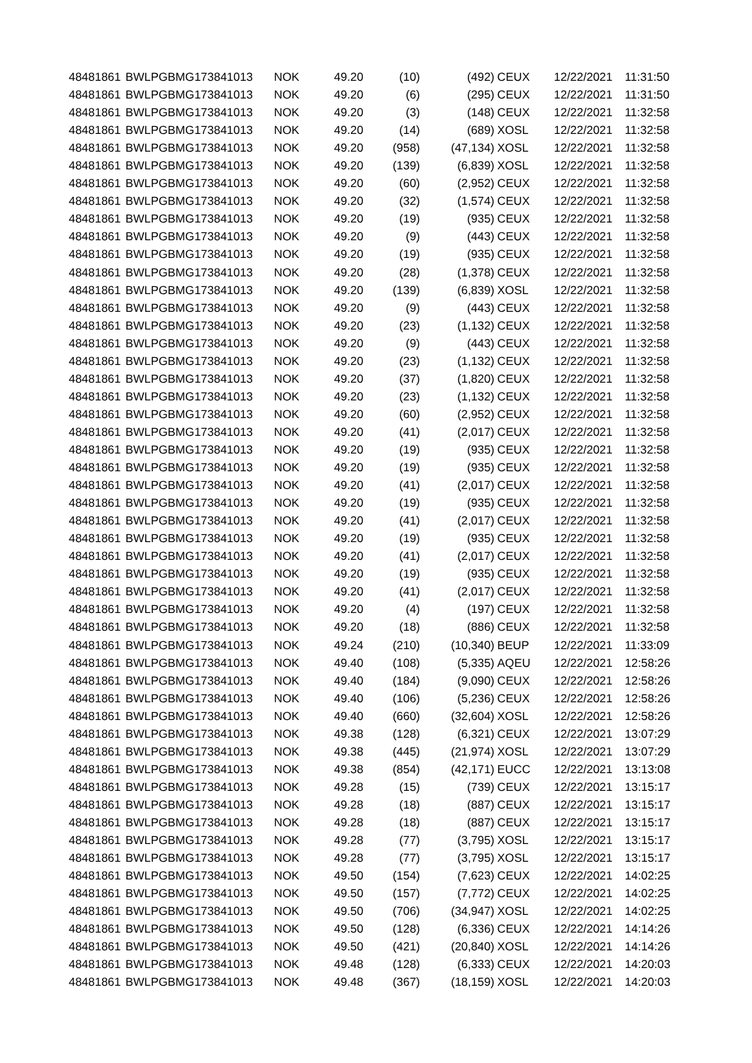| 48481861 | BWLPG | BMG173841013 | NOK | 49.20 | (10) | (492) | CEUX | 12/22/2021 | 11:31:50 |
| 48481861 | BWLPG | BMG173841013 | NOK | 49.20 | (6) | (295) | CEUX | 12/22/2021 | 11:31:50 |
| 48481861 | BWLPG | BMG173841013 | NOK | 49.20 | (3) | (148) | CEUX | 12/22/2021 | 11:32:58 |
| 48481861 | BWLPG | BMG173841013 | NOK | 49.20 | (14) | (689) | XOSL | 12/22/2021 | 11:32:58 |
| 48481861 | BWLPG | BMG173841013 | NOK | 49.20 | (958) | (47,134) | XOSL | 12/22/2021 | 11:32:58 |
| 48481861 | BWLPG | BMG173841013 | NOK | 49.20 | (139) | (6,839) | XOSL | 12/22/2021 | 11:32:58 |
| 48481861 | BWLPG | BMG173841013 | NOK | 49.20 | (60) | (2,952) | CEUX | 12/22/2021 | 11:32:58 |
| 48481861 | BWLPG | BMG173841013 | NOK | 49.20 | (32) | (1,574) | CEUX | 12/22/2021 | 11:32:58 |
| 48481861 | BWLPG | BMG173841013 | NOK | 49.20 | (19) | (935) | CEUX | 12/22/2021 | 11:32:58 |
| 48481861 | BWLPG | BMG173841013 | NOK | 49.20 | (9) | (443) | CEUX | 12/22/2021 | 11:32:58 |
| 48481861 | BWLPG | BMG173841013 | NOK | 49.20 | (19) | (935) | CEUX | 12/22/2021 | 11:32:58 |
| 48481861 | BWLPG | BMG173841013 | NOK | 49.20 | (28) | (1,378) | CEUX | 12/22/2021 | 11:32:58 |
| 48481861 | BWLPG | BMG173841013 | NOK | 49.20 | (139) | (6,839) | XOSL | 12/22/2021 | 11:32:58 |
| 48481861 | BWLPG | BMG173841013 | NOK | 49.20 | (9) | (443) | CEUX | 12/22/2021 | 11:32:58 |
| 48481861 | BWLPG | BMG173841013 | NOK | 49.20 | (23) | (1,132) | CEUX | 12/22/2021 | 11:32:58 |
| 48481861 | BWLPG | BMG173841013 | NOK | 49.20 | (9) | (443) | CEUX | 12/22/2021 | 11:32:58 |
| 48481861 | BWLPG | BMG173841013 | NOK | 49.20 | (23) | (1,132) | CEUX | 12/22/2021 | 11:32:58 |
| 48481861 | BWLPG | BMG173841013 | NOK | 49.20 | (37) | (1,820) | CEUX | 12/22/2021 | 11:32:58 |
| 48481861 | BWLPG | BMG173841013 | NOK | 49.20 | (23) | (1,132) | CEUX | 12/22/2021 | 11:32:58 |
| 48481861 | BWLPG | BMG173841013 | NOK | 49.20 | (60) | (2,952) | CEUX | 12/22/2021 | 11:32:58 |
| 48481861 | BWLPG | BMG173841013 | NOK | 49.20 | (41) | (2,017) | CEUX | 12/22/2021 | 11:32:58 |
| 48481861 | BWLPG | BMG173841013 | NOK | 49.20 | (19) | (935) | CEUX | 12/22/2021 | 11:32:58 |
| 48481861 | BWLPG | BMG173841013 | NOK | 49.20 | (19) | (935) | CEUX | 12/22/2021 | 11:32:58 |
| 48481861 | BWLPG | BMG173841013 | NOK | 49.20 | (41) | (2,017) | CEUX | 12/22/2021 | 11:32:58 |
| 48481861 | BWLPG | BMG173841013 | NOK | 49.20 | (19) | (935) | CEUX | 12/22/2021 | 11:32:58 |
| 48481861 | BWLPG | BMG173841013 | NOK | 49.20 | (41) | (2,017) | CEUX | 12/22/2021 | 11:32:58 |
| 48481861 | BWLPG | BMG173841013 | NOK | 49.20 | (19) | (935) | CEUX | 12/22/2021 | 11:32:58 |
| 48481861 | BWLPG | BMG173841013 | NOK | 49.20 | (41) | (2,017) | CEUX | 12/22/2021 | 11:32:58 |
| 48481861 | BWLPG | BMG173841013 | NOK | 49.20 | (19) | (935) | CEUX | 12/22/2021 | 11:32:58 |
| 48481861 | BWLPG | BMG173841013 | NOK | 49.20 | (41) | (2,017) | CEUX | 12/22/2021 | 11:32:58 |
| 48481861 | BWLPG | BMG173841013 | NOK | 49.20 | (4) | (197) | CEUX | 12/22/2021 | 11:32:58 |
| 48481861 | BWLPG | BMG173841013 | NOK | 49.20 | (18) | (886) | CEUX | 12/22/2021 | 11:32:58 |
| 48481861 | BWLPG | BMG173841013 | NOK | 49.24 | (210) | (10,340) | BEUP | 12/22/2021 | 11:33:09 |
| 48481861 | BWLPG | BMG173841013 | NOK | 49.40 | (108) | (5,335) | AQEU | 12/22/2021 | 12:58:26 |
| 48481861 | BWLPG | BMG173841013 | NOK | 49.40 | (184) | (9,090) | CEUX | 12/22/2021 | 12:58:26 |
| 48481861 | BWLPG | BMG173841013 | NOK | 49.40 | (106) | (5,236) | CEUX | 12/22/2021 | 12:58:26 |
| 48481861 | BWLPG | BMG173841013 | NOK | 49.40 | (660) | (32,604) | XOSL | 12/22/2021 | 12:58:26 |
| 48481861 | BWLPG | BMG173841013 | NOK | 49.38 | (128) | (6,321) | CEUX | 12/22/2021 | 13:07:29 |
| 48481861 | BWLPG | BMG173841013 | NOK | 49.38 | (445) | (21,974) | XOSL | 12/22/2021 | 13:07:29 |
| 48481861 | BWLPG | BMG173841013 | NOK | 49.38 | (854) | (42,171) | EUCC | 12/22/2021 | 13:13:08 |
| 48481861 | BWLPG | BMG173841013 | NOK | 49.28 | (15) | (739) | CEUX | 12/22/2021 | 13:15:17 |
| 48481861 | BWLPG | BMG173841013 | NOK | 49.28 | (18) | (887) | CEUX | 12/22/2021 | 13:15:17 |
| 48481861 | BWLPG | BMG173841013 | NOK | 49.28 | (18) | (887) | CEUX | 12/22/2021 | 13:15:17 |
| 48481861 | BWLPG | BMG173841013 | NOK | 49.28 | (77) | (3,795) | XOSL | 12/22/2021 | 13:15:17 |
| 48481861 | BWLPG | BMG173841013 | NOK | 49.28 | (77) | (3,795) | XOSL | 12/22/2021 | 13:15:17 |
| 48481861 | BWLPG | BMG173841013 | NOK | 49.50 | (154) | (7,623) | CEUX | 12/22/2021 | 14:02:25 |
| 48481861 | BWLPG | BMG173841013 | NOK | 49.50 | (157) | (7,772) | CEUX | 12/22/2021 | 14:02:25 |
| 48481861 | BWLPG | BMG173841013 | NOK | 49.50 | (706) | (34,947) | XOSL | 12/22/2021 | 14:02:25 |
| 48481861 | BWLPG | BMG173841013 | NOK | 49.50 | (128) | (6,336) | CEUX | 12/22/2021 | 14:14:26 |
| 48481861 | BWLPG | BMG173841013 | NOK | 49.50 | (421) | (20,840) | XOSL | 12/22/2021 | 14:14:26 |
| 48481861 | BWLPG | BMG173841013 | NOK | 49.48 | (128) | (6,333) | CEUX | 12/22/2021 | 14:20:03 |
| 48481861 | BWLPG | BMG173841013 | NOK | 49.48 | (367) | (18,159) | XOSL | 12/22/2021 | 14:20:03 |